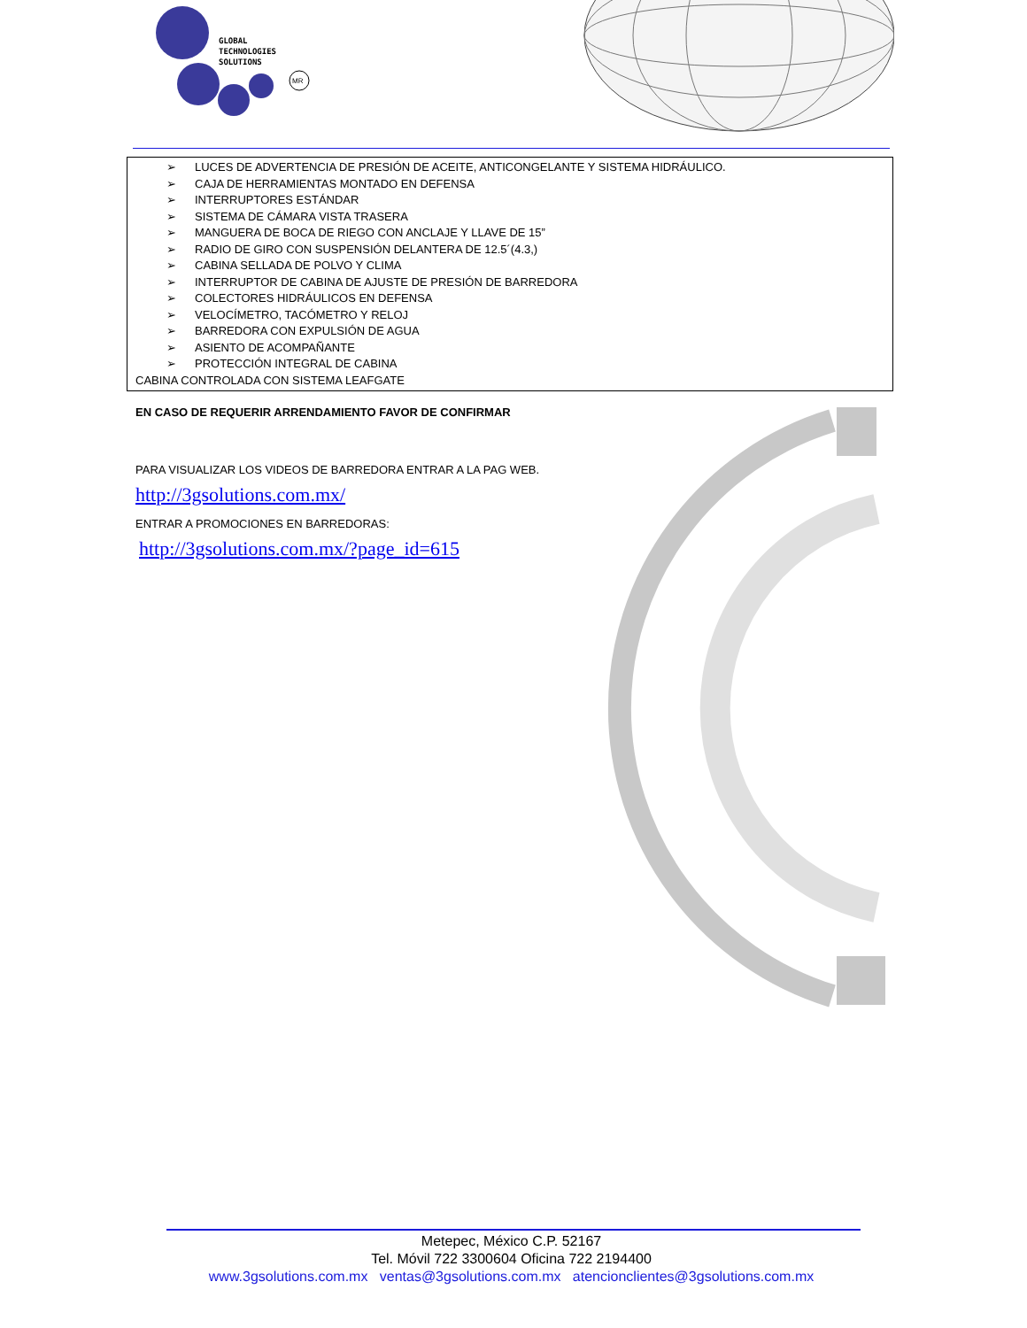GLOBAL
TECHNOLOGIES
SOLUTIONS
MR
➢ LUCES DE ADVERTENCIA DE PRESIÓN DE ACEITE, ANTICONGELANTE Y SISTEMA HIDRÁULICO.
➢ CAJA DE HERRAMIENTAS MONTADO EN DEFENSA
➢ INTERRUPTORES ESTÁNDAR
➢ SISTEMA DE CÁMARA VISTA TRASERA
➢ MANGUERA DE BOCA DE RIEGO CON ANCLAJE Y LLAVE DE 15”
➢ RADIO DE GIRO CON SUSPENSIÓN DELANTERA DE 12.5´(4.3,)
➢ CABINA SELLADA DE POLVO Y CLIMA
➢ INTERRUPTOR DE CABINA DE AJUSTE DE PRESIÓN DE BARREDORA
➢ COLECTORES HIDRÁULICOS EN DEFENSA
➢ VELOCÍMETRO, TACÓMETRO Y RELOJ
➢ BARREDORA CON EXPULSIÓN DE AGUA
➢ ASIENTO DE ACOMPAÑANTE
➢ PROTECCIÓN INTEGRAL DE CABINA
CABINA CONTROLADA CON SISTEMA LEAFGATE
EN CASO DE REQUERIR ARRENDAMIENTO FAVOR DE CONFIRMAR
PARA VISUALIZAR LOS VIDEOS DE BARREDORA ENTRAR A LA PAG WEB.
http://3gsolutions.com.mx/
ENTRAR A PROMOCIONES EN BARREDORAS:
http://3gsolutions.com.mx/?page_id=615
Metepec, México C.P. 52167
Tel. Móvil 722 3300604 Oficina 722 2194400
www.3gsolutions.com.mx ventas@3gsolutions.com.mx atencionclientes@3gsolutions.com.mx